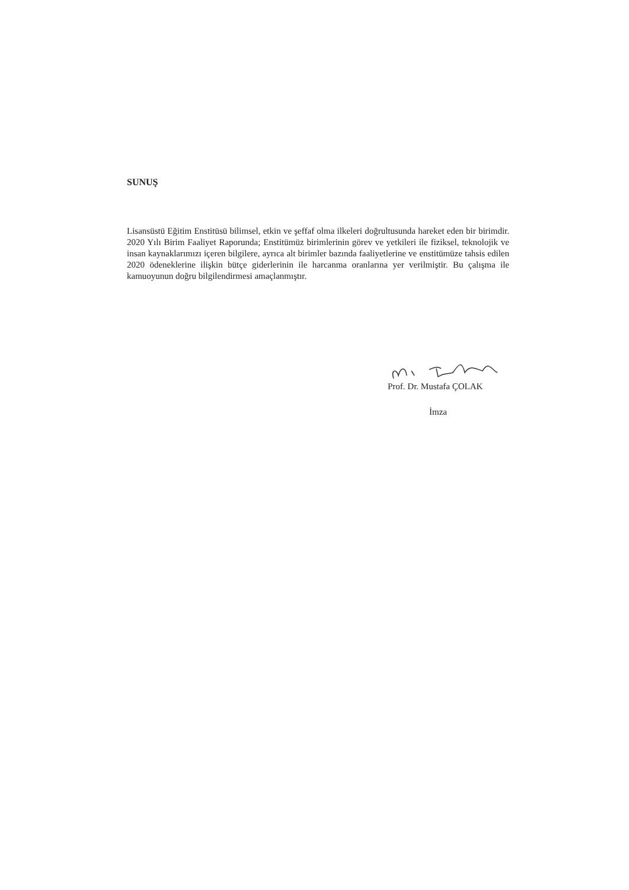SUNUŞ
Lisansüstü Eğitim Enstitüsü bilimsel, etkin ve şeffaf olma ilkeleri doğrultusunda hareket eden bir birimdir. 2020 Yılı Birim Faaliyet Raporunda; Enstitümüz birimlerinin görev ve yetkileri ile fiziksel, teknolojik ve insan kaynaklarımızı içeren bilgilere, ayrıca alt birimler bazında faaliyetlerine ve enstitümüze tahsis edilen 2020 ödeneklerine ilişkin bütçe giderlerinin ile harcanma oranlarına yer verilmiştir. Bu çalışma ile kamuoyunun doğru bilgilendirmesi amaçlanmıştır.
Prof. Dr. Mustafa ÇOLAK
İmza